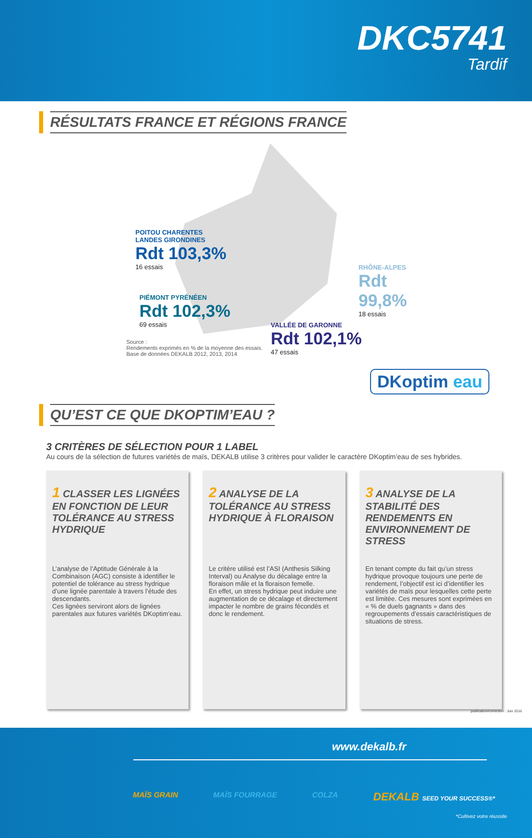DKC5741
Tardif
RÉSULTATS FRANCE ET RÉGIONS FRANCE
POITOU CHARENTES
LANDES GIRONDINES
Rdt 103,3%
16 essais
PIÉMONT PYRÉNÉEN
Rdt 102,3%
69 essais
RHÔNE-ALPES
Rdt 99,8%
18 essais
VALLÉE DE GARONNE
Rdt 102,1%
47 essais
Source :
Rendements exprimés en % de la moyenne des essais.
Base de données DEKALB 2012, 2013, 2014
QU’EST CE QUE DKOPTIM’EAU ?
DKoptim eau
3 CRITÈRES DE SÉLECTION POUR 1 LABEL
Au cours de la sélection de futures variétés de maïs, DEKALB utilise 3 critères pour valider le caractère DKoptim’eau de ses hybrides.
1 CLASSER LES LIGNÉES EN FONCTION DE LEUR TOLÉRANCE AU STRESS HYDRIQUE
L’analyse de l’Aptitude Générale à la Combinaison (AGC) consiste à identifier le potentiel de tolérance au stress hydrique d’une lignée parentale à travers l’étude des descendants.
Ces lignées serviront alors de lignées parentales aux futures variétés DKoptim’eau.
2 ANALYSE DE LA TOLÉRANCE AU STRESS HYDRIQUE À FLORAISON
Le critère utilisé est l’ASI (Anthesis Silking Interval) ou Analyse du décalage entre la floraison mâle et la floraison femelle.
En effet, un stress hydrique peut induire une augmentation de ce décalage et directement impacter le nombre de grains fécondés et donc le rendement.
3 ANALYSE DE LA STABILITÉ DES RENDEMENTS EN ENVIRONNEMENT DE STRESS
En tenant compte du fait qu’un stress hydrique provoque toujours une perte de rendement, l’objectif est ici d’identifier les variétés de maïs pour lesquelles cette perte est limitée. Ces mesures sont exprimées en « % de duels gagnants » dans des regroupements d’essais caractéristiques de situations de stress.
publication/correction : Juin 2016
www.dekalb.fr
MAÏS GRAIN MAÏS FOURRAGE COLZA DEKALB SEED YOUR SUCCESS®*
*Cultivez votre réussite